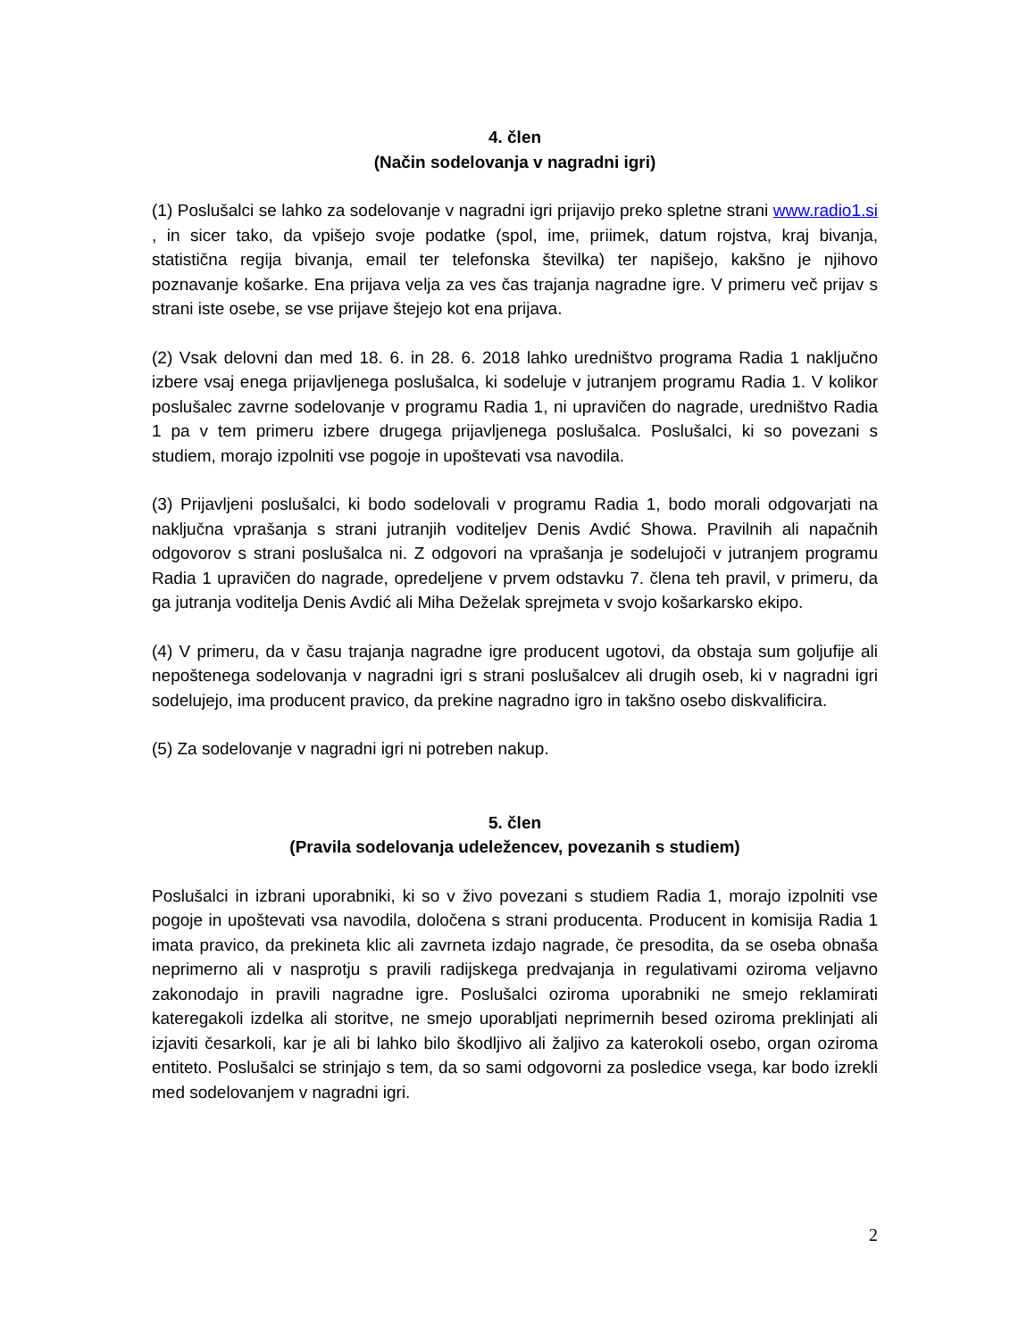4. člen
(Način sodelovanja v nagradni igri)
(1) Poslušalci se lahko za sodelovanje v nagradni igri prijavijo preko spletne strani www.radio1.si , in sicer tako, da vpišejo svoje podatke (spol, ime, priimek, datum rojstva, kraj bivanja, statistična regija bivanja, email ter telefonska številka) ter napišejo, kakšno je njihovo poznavanje košarke. Ena prijava velja za ves čas trajanja nagradne igre. V primeru več prijav s strani iste osebe, se vse prijave štejejo kot ena prijava.
(2) Vsak delovni dan med 18. 6. in 28. 6. 2018 lahko uredništvo programa Radia 1 naključno izbere vsaj enega prijavljenega poslušalca, ki sodeluje v jutranjem programu Radia 1. V kolikor poslušalec zavrne sodelovanje v programu Radia 1, ni upravičen do nagrade, uredništvo Radia 1 pa v tem primeru izbere drugega prijavljenega poslušalca. Poslušalci, ki so povezani s studiem, morajo izpolniti vse pogoje in upoštevati vsa navodila.
(3) Prijavljeni poslušalci, ki bodo sodelovali v programu Radia 1, bodo morali odgovarjati na naključna vprašanja s strani jutranjih voditeljev Denis Avdić Showa. Pravilnih ali napačnih odgovorov s strani poslušalca ni. Z odgovori na vprašanja je sodelujoči v jutranjem programu Radia 1 upravičen do nagrade, opredeljene v prvem odstavku 7. člena teh pravil, v primeru, da ga jutranja voditelja Denis Avdić ali Miha Deželak sprejmeta v svojo košarkarsko ekipo.
(4) V primeru, da v času trajanja nagradne igre producent ugotovi, da obstaja sum goljufije ali nepoštenega sodelovanja v nagradni igri s strani poslušalcev ali drugih oseb, ki v nagradni igri sodelujejo, ima producent pravico, da prekine nagradno igro in takšno osebo diskvalificira.
(5) Za sodelovanje v nagradni igri ni potreben nakup.
5. člen
(Pravila sodelovanja udeležencev, povezanih s studiem)
Poslušalci in izbrani uporabniki, ki so v živo povezani s studiem Radia 1, morajo izpolniti vse pogoje in upoštevati vsa navodila, določena s strani producenta. Producent in komisija Radia 1 imata pravico, da prekineta klic ali zavrneta izdajo nagrade, če presodita, da se oseba obnaša neprimerno ali v nasprotju s pravili radijskega predvajanja in regulativami oziroma veljavno zakonodajo in pravili nagradne igre. Poslušalci oziroma uporabniki ne smejo reklamirati kateregakoli izdelka ali storitve, ne smejo uporabljati neprimernih besed oziroma preklinjati ali izjaviti česarkoli, kar je ali bi lahko bilo škodljivo ali žaljivo za katerokoli osebo, organ oziroma entiteto. Poslušalci se strinjajo s tem, da so sami odgovorni za posledice vsega, kar bodo izrekli med sodelovanjem v nagradni igri.
2